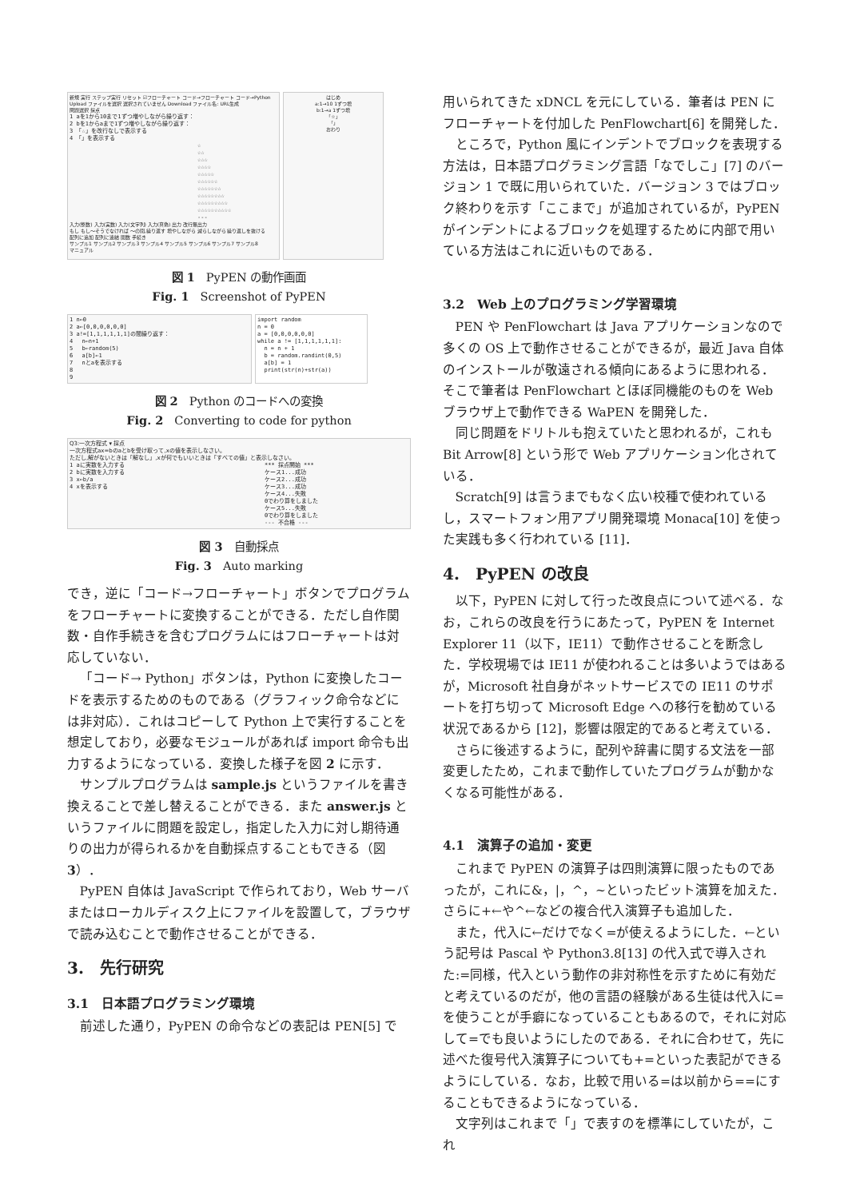新規 実行 ステップ実行 リセット ☑フローチャート コード→フローチャート コード→Python
Upload ファイルを選択 選択されていません Download ファイル名: URL生成
問題選択 採点
1 aを1から10まで1ずつ増やしながら繰り返す：
2 bを1からaまで1ずつ増やしながら繰り返す：
3 「☆」を改行なしで表示する
4 「」を表示する
☆
☆☆
☆☆☆
☆☆☆☆
☆☆☆☆☆
☆☆☆☆☆☆
☆☆☆☆☆☆☆
☆☆☆☆☆☆☆☆
☆☆☆☆☆☆☆☆☆
☆☆☆☆☆☆☆☆☆☆
---
入力(整数) 入力(実数) 入力(文字列) 入力(真偽) 出力 改行無出力
もし もし〜そうでなければ 〜の間,繰り返す 増やしながら 減らしながら 繰り返しを抜ける
配列に追加 配列に連結 関数 手続き
サンプル1 サンプル2 サンプル3 サンプル4 サンプル5 サンプル6 サンプル7 サンプル8
マニュアル
はじめ
a:1→10 1ずつ増
b:1→a 1ずつ増
「☆」
「」
おわり
図 1　PyPEN の動作画面
Fig. 1　Screenshot of PyPEN
1 n←0
2 a←[0,0,0,0,0,0]
3 a!=[1,1,1,1,1,1]の間繰り返す：
4 　n←n+1
5 　b←random(5)
6 　a[b]←1
7 　nとaを表示する
8
9
import random
n = 0
a = [0,0,0,0,0,0]
while a != [1,1,1,1,1,1]:
n = n + 1
b = random.randint(0,5)
a[b] = 1
print(str(n)+str(a))
図 2　Python のコードへの変換
Fig. 2　Converting to code for python
Q3:一次方程式 ▾ 採点
一次方程式ax=bのaとbを受け取って,xの値を表示しなさい。
ただし,解がないときは「解なし」,xが何でもいいときは「すべての値」と表示しなさい。
1 aに実数を入力する
2 bに実数を入力する
3 x←b/a
4 xを表示する
*** 採点開始 ***
ケース1...成功
ケース2...成功
ケース3...成功
ケース4...失敗
0でわり算をしました
ケース5...失敗
0でわり算をしました
--- 不合格 ---
図 3　自動採点
Fig. 3　Auto marking
でき，逆に「コード→フローチャート」ボタンでプログラムをフローチャートに変換することができる．ただし自作関数・自作手続きを含むプログラムにはフローチャートは対応していない．
「コード→ Python」ボタンは，Python に変換したコードを表示するためのものである（グラフィック命令などには非対応）．これはコピーして Python 上で実行することを想定しており，必要なモジュールがあれば import 命令も出力するようになっている．変換した様子を図 2 に示す．
サンプルプログラムは sample.js というファイルを書き換えることで差し替えることができる．また answer.js というファイルに問題を設定し，指定した入力に対し期待通りの出力が得られるかを自動採点することもできる（図 3）．
PyPEN 自体は JavaScript で作られており，Web サーバまたはローカルディスク上にファイルを設置して，ブラウザで読み込むことで動作させることができる．
3.　先行研究
3.1　日本語プログラミング環境
前述した通り，PyPEN の命令などの表記は PEN[5] で
用いられてきた xDNCL を元にしている．筆者は PEN にフローチャートを付加した PenFlowchart[6] を開発した．
ところで，Python 風にインデントでブロックを表現する方法は，日本語プログラミング言語「なでしこ」[7] のバージョン 1 で既に用いられていた．バージョン 3 ではブロック終わりを示す「ここまで」が追加されているが，PyPEN がインデントによるブロックを処理するために内部で用いている方法はこれに近いものである．
3.2　Web 上のプログラミング学習環境
PEN や PenFlowchart は Java アプリケーションなので多くの OS 上で動作させることができるが，最近 Java 自体のインストールが敬遠される傾向にあるように思われる．そこで筆者は PenFlowchart とほぼ同機能のものを Web ブラウザ上で動作できる WaPEN を開発した．
同じ問題をドリトルも抱えていたと思われるが，これも Bit Arrow[8] という形で Web アプリケーション化されている．
Scratch[9] は言うまでもなく広い校種で使われているし，スマートフォン用アプリ開発環境 Monaca[10] を使った実践も多く行われている [11]．
4.　PyPEN の改良
以下，PyPEN に対して行った改良点について述べる．なお，これらの改良を行うにあたって，PyPEN を Internet Explorer 11（以下，IE11）で動作させることを断念した．学校現場では IE11 が使われることは多いようではあるが，Microsoft 社自身がネットサービスでの IE11 のサポートを打ち切って Microsoft Edge への移行を勧めている状況であるから [12]，影響は限定的であると考えている．
さらに後述するように，配列や辞書に関する文法を一部変更したため，これまで動作していたプログラムが動かなくなる可能性がある．
4.1　演算子の追加・変更
これまで PyPEN の演算子は四則演算に限ったものであったが，これに&，|，^，~といったビット演算を加えた．さらに+←や^←などの複合代入演算子も追加した．
また，代入に←だけでなく=が使えるようにした．←という記号は Pascal や Python3.8[13] の代入式で導入された:=同様，代入という動作の非対称性を示すために有効だと考えているのだが，他の言語の経験がある生徒は代入に=を使うことが手癖になっていることもあるので，それに対応して=でも良いようにしたのである．それに合わせて，先に述べた復号代入演算子についても+=といった表記ができるようにしている．なお，比較で用いる=は以前から==にすることもできるようになっている．
文字列はこれまで「」で表すのを標準にしていたが，これ